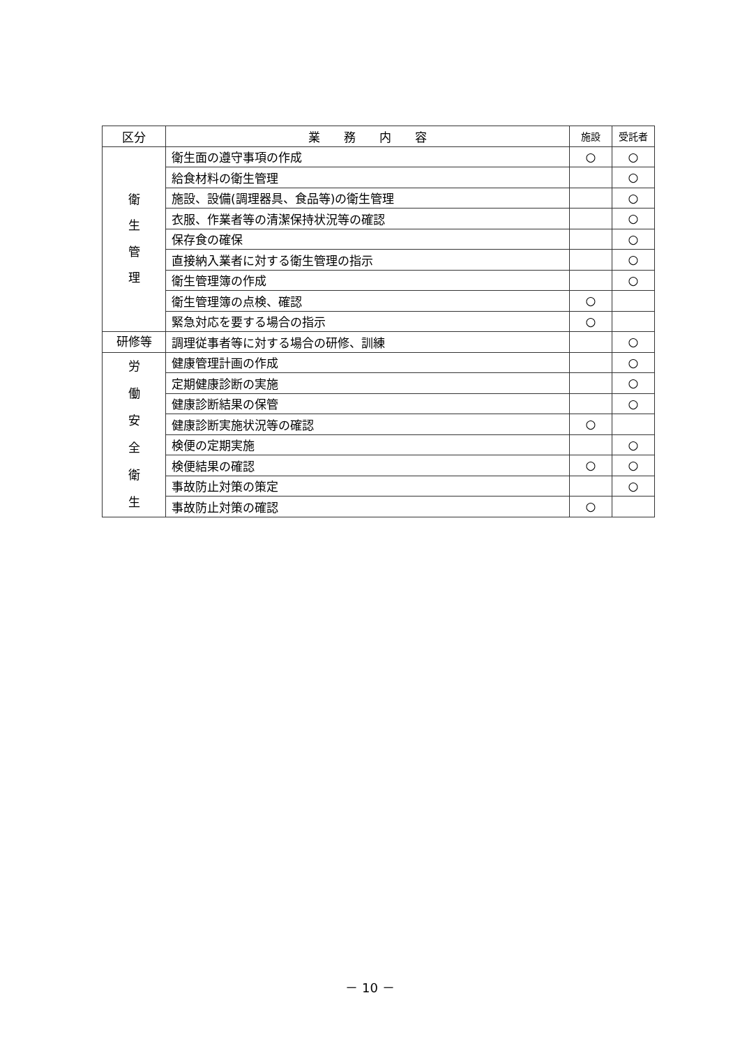| 区分 | 業 務 内 容 | 施設 | 受託者 |
| --- | --- | --- | --- |
| 衛 生 管 理 | 衛生面の遵守事項の作成 | ○ | ○ |
| | 給食材料の衛生管理 | | ○ |
| | 施設、設備(調理器具、食品等)の衛生管理 | | ○ |
| | 衣服、作業者等の清潔保持状況等の確認 | | ○ |
| | 保存食の確保 | | ○ |
| | 直接納入業者に対する衛生管理の指示 | | ○ |
| | 衛生管理簿の作成 | | ○ |
| | 衛生管理簿の点検、確認 | ○ | |
| | 緊急対応を要する場合の指示 | ○ | |
| 研修等 | 調理従事者等に対する場合の研修、訓練 | | ○ |
| 労 働 安 全 衛 生 | 健康管理計画の作成 | | ○ |
| | 定期健康診断の実施 | | ○ |
| | 健康診断結果の保管 | | ○ |
| | 健康診断実施状況等の確認 | ○ | |
| | 検便の定期実施 | | ○ |
| | 検便結果の確認 | ○ | ○ |
| | 事故防止対策の策定 | | ○ |
| | 事故防止対策の確認 | ○ | |
－ 10 －